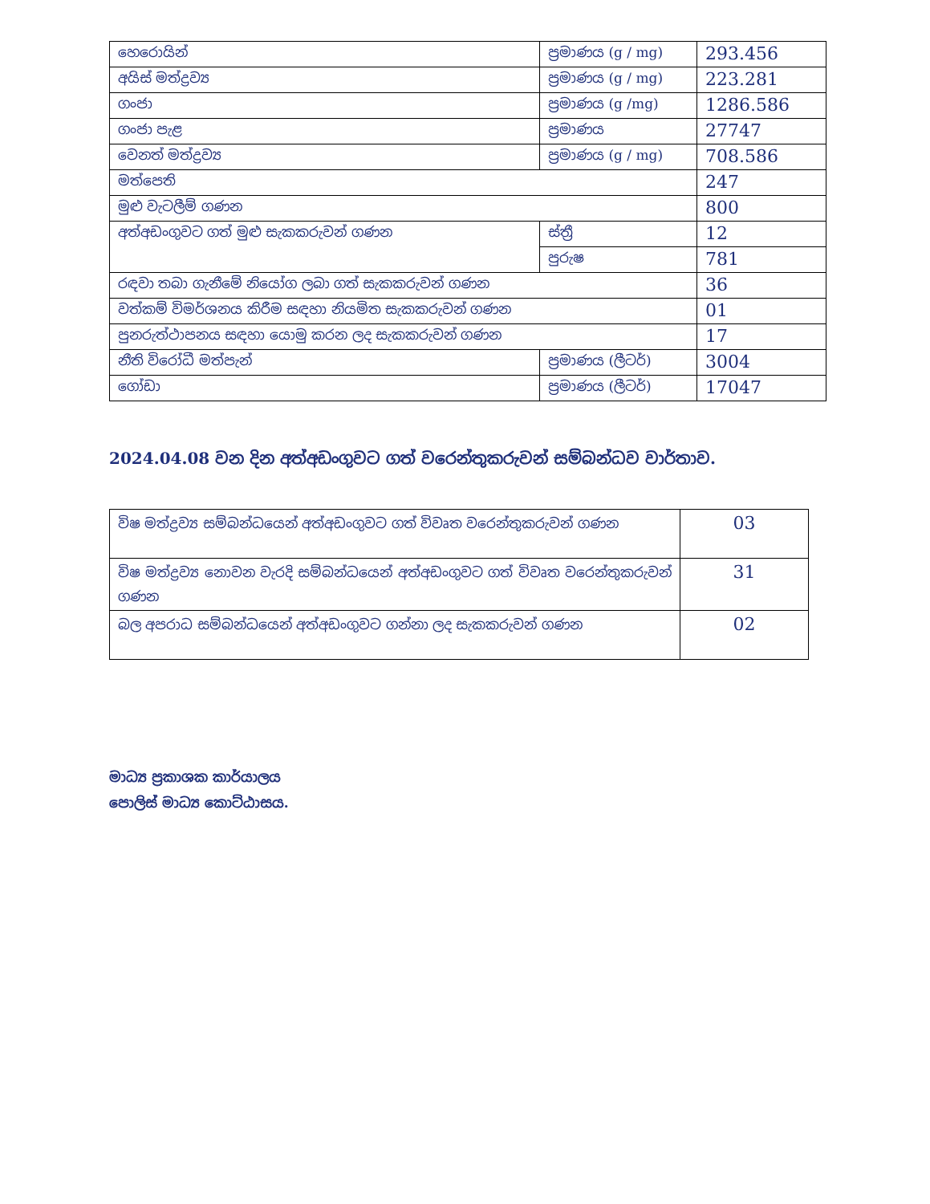| හෙරොයින් | ප්‍රමාණය (g / mg) | 293.456 |
| අයිස් මත්ද්‍රව්‍ය | ප්‍රමාණය (g / mg) | 223.281 |
| ගංජා | ප්‍රමාණය (g /mg) | 1286.586 |
| ගංජා පැළ | ප්‍රමාණය | 27747 |
| වෙනත් මත්ද්‍රව්‍ය | ප්‍රමාණය (g / mg) | 708.586 |
| මත්පෙති | | 247 |
| මුළු වැටලීම් ගණන | | 800 |
| අත්අඩංගුවට ගත් මුළු සැකකරුවන් ගණන | ස්ත්‍රී | 12 |
| | පුරුෂ | 781 |
| රඳවා තබා ගැනීමේ නියෝග ලබා ගත් සැකකරුවන් ගණන | | 36 |
| වත්කම් විමර්ශනය කිරීම සඳහා නියමිත සැකකරුවන් ගණන | | 01 |
| පුනරුත්ථාපනය සඳහා යොමු කරන ලද සැකකරුවන් ගණන | | 17 |
| නීති විරෝධී මත්පැන් | ප්‍රමාණය (ලීටර්) | 3004 |
| ගෝඩා | ප්‍රමාණය (ලීටර්) | 17047 |
2024.04.08 වන දින අත්අඩංගුවට ගත් වරෙන්තුකරුවන් සම්බන්ධව වාර්තාව.
| විෂ මත්ද්‍රව්‍ය සම්බන්ධයෙන් අත්අඩංගුවට ගත් විවෘත වරෙන්තුකරුවන් ගණන | 03 |
| විෂ මත්ද්‍රව්‍ය නොවන වැරදි සම්බන්ධයෙන් අත්අඩංගුවට ගත් විවෘත වරෙන්තුකරුවන් ගණන | 31 |
| බල අපරාධ සම්බන්ධයෙන් අත්අඩංගුවට ගන්නා ලද සැකකරුවන් ගණන | 02 |
මාධ්‍ය ප්‍රකාශක කාර්යාලය
පොලිස් මාධ්‍ය කොට්ඨාසය.